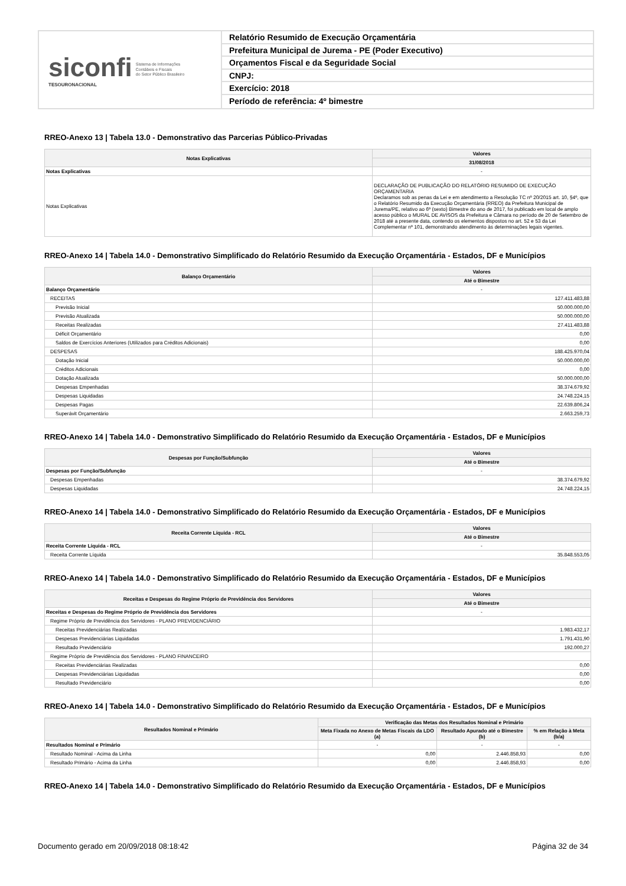siconfi
TESOURONACIONAL
Sistema de Informações
Contábeis e Fiscais
do Setor Público Brasileiro
Relatório Resumido de Execução Orçamentária
Prefeitura Municipal de Jurema - PE (Poder Executivo)
Orçamentos Fiscal e da Seguridade Social
CNPJ:
Exercício: 2018
Período de referência: 4º bimestre
RREO-Anexo 13 | Tabela 13.0 - Demonstrativo das Parcerias Público-Privadas
| Notas Explicativas | Valores |
| --- | --- |
| | 31/08/2018 |
| Notas Explicativas | - |
| Notas Explicativas | DECLARAÇÃO DE PUBLICAÇÃO DO RELATÓRIO RESUMIDO DE EXECUÇÃO ORÇAMENTARIA Declaramos sob as penas da Lei e em atendimento a Resolução TC nº 20/2015 art. 10, §4º, que o Relatório Resumido da Execução Orçamentária (RREO) da Prefeitura Municipal de Jurema/PE, relativo ao 6º (sexto) Bimestre do ano de 2017, foi publicado em local de amplo acesso público o MURAL DE AVISOS da Prefeitura e Câmara no período de 20 de Setembro de 2018 até a presente data, contendo os elementos dispostos no art. 52 e 53 da Lei Complementar nº 101, demonstrando atendimento às determinações legais vigentes. |
RREO-Anexo 14 | Tabela 14.0 - Demonstrativo Simplificado do Relatório Resumido da Execução Orçamentária - Estados, DF e Municípios
| Balanço Orçamentário | Valores |
| --- | --- |
| | Até o Bimestre |
| Balanço Orçamentário | - |
| RECEITAS | 127.411.483,88 |
| Previsão Inicial | 50.000.000,00 |
| Previsão Atualizada | 50.000.000,00 |
| Receitas Realizadas | 27.411.483,88 |
| Déficit Orçamentário | 0,00 |
| Saldos de Exercícios Anteriores (Utilizados para Créditos Adicionais) | 0,00 |
| DESPESAS | 188.425.970,04 |
| Dotação Inicial | 50.000.000,00 |
| Créditos Adicionais | 0,00 |
| Dotação Atualizada | 50.000.000,00 |
| Despesas Empenhadas | 38.374.679,92 |
| Despesas Liquidadas | 24.748.224,15 |
| Despesas Pagas | 22.639.806,24 |
| Superávit Orçamentário | 2.663.259,73 |
RREO-Anexo 14 | Tabela 14.0 - Demonstrativo Simplificado do Relatório Resumido da Execução Orçamentária - Estados, DF e Municípios
| Despesas por Função/Subfunção | Valores |
| --- | --- |
| | Até o Bimestre |
| Despesas por Função/Subfunção | - |
| Despesas Empenhadas | 38.374.679,92 |
| Despesas Liquidadas | 24.748.224,15 |
RREO-Anexo 14 | Tabela 14.0 - Demonstrativo Simplificado do Relatório Resumido da Execução Orçamentária - Estados, DF e Municípios
| Receita Corrente Líquida - RCL | Valores |
| --- | --- |
| | Até o Bimestre |
| Receita Corrente Líquida - RCL | - |
| Receita Corrente Líquida | 35.848.553,05 |
RREO-Anexo 14 | Tabela 14.0 - Demonstrativo Simplificado do Relatório Resumido da Execução Orçamentária - Estados, DF e Municípios
| Receitas e Despesas do Regime Próprio de Previdência dos Servidores | Valores |
| --- | --- |
| | Até o Bimestre |
| Receitas e Despesas do Regime Próprio de Previdência dos Servidores | - |
| Regime Próprio de Previdência dos Servidores - PLANO PREVIDENCIÁRIO | |
| Receitas Previdenciárias Realizadas | 1.983.432,17 |
| Despesas Previdenciárias Liquidadas | 1.791.431,90 |
| Resultado Previdenciário | 192.000,27 |
| Regime Próprio de Previdência dos Servidores - PLANO FINANCEIRO | |
| Receitas Previdenciárias Realizadas | 0,00 |
| Despesas Previdenciárias Liquidadas | 0,00 |
| Resultado Previdenciário | 0,00 |
RREO-Anexo 14 | Tabela 14.0 - Demonstrativo Simplificado do Relatório Resumido da Execução Orçamentária - Estados, DF e Municípios
| Resultados Nominal e Primário | Verificação das Metas dos Resultados Nominal e Primário | | |
| --- | --- | --- | --- |
| | Meta Fixada no Anexo de Metas Fiscais da LDO (a) | Resultado Apurado até o Bimestre (b) | % em Relação à Meta (b/a) |
| Resultados Nominal e Primário | - | - | - |
| Resultado Nominal - Acima da Linha | 0,00 | 2.446.858,93 | 0,00 |
| Resultado Primário - Acima da Linha | 0,00 | 2.446.858,93 | 0,00 |
RREO-Anexo 14 | Tabela 14.0 - Demonstrativo Simplificado do Relatório Resumido da Execução Orçamentária - Estados, DF e Municípios
Documento gerado em 20/09/2018 08:18:42 Página 32 de 34